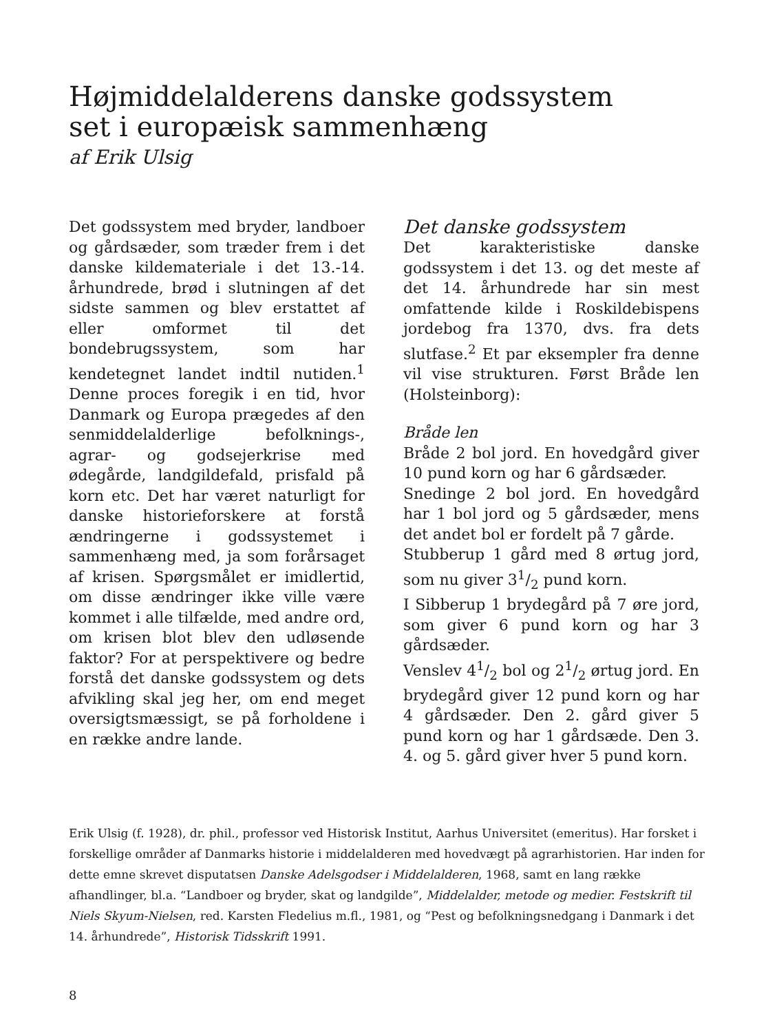Højmiddelalderens danske godssystem
set i europæisk sammenhæng
af Erik Ulsig
Det godssystem med bryder, landboer og gårdsæder, som træder frem i det danske kildemateriale i det 13.-14. århundrede, brød i slutningen af det sidste sammen og blev erstattet af eller omformet til det bondebrugssystem, som har kendetegnet landet indtil nutiden.<sup>1</sup> Denne proces foregik i en tid, hvor Danmark og Europa prægedes af den senmiddelalderlige befolknings-, agrar- og godsejerkrise med ødegårde, landgildefald, prisfald på korn etc. Det har været naturligt for danske historieforskere at forstå ændringerne i godssystemet i sammenhæng med, ja som forårsaget af krisen. Spørgsmålet er imidlertid, om disse ændringer ikke ville være kommet i alle tilfælde, med andre ord, om krisen blot blev den udløsende faktor? For at perspektivere og bedre forstå det danske godssystem og dets afvikling skal jeg her, om end meget oversigtsmæssigt, se på forholdene i en række andre lande.
Det danske godssystem
Det karakteristiske danske godssystem i det 13. og det meste af det 14. århundrede har sin mest omfattende kilde i Roskildebispens jordebog fra 1370, dvs. fra dets slutfase.<sup>2</sup> Et par eksempler fra denne vil vise strukturen. Først Bråde len (Holsteinborg):
Bråde len
Bråde 2 bol jord. En hovedgård giver 10 pund korn og har 6 gårdsæder.
Snedinge 2 bol jord. En hovedgård har 1 bol jord og 5 gårdsæder, mens det andet bol er fordelt på 7 gårde.
Stubberup 1 gård med 8 ørtug jord, som nu giver 31/2 pund korn.
I Sibberup 1 brydegård på 7 øre jord, som giver 6 pund korn og har 3 gårdsæder.
Venslev 41/2 bol og 21/2 ørtug jord. En brydegård giver 12 pund korn og har 4 gårdsæder. Den 2. gård giver 5 pund korn og har 1 gårdsæde. Den 3. 4. og 5. gård giver hver 5 pund korn.
Erik Ulsig (f. 1928), dr. phil., professor ved Historisk Institut, Aarhus Universitet (emeritus). Har forsket i forskellige områder af Danmarks historie i middelalderen med hovedvægt på agrarhistorien. Har inden for dette emne skrevet disputatsen Danske Adelsgodser i Middelalderen, 1968, samt en lang række afhandlinger, bl.a. “Landboer og bryder, skat og landgilde”, Middelalder, metode og medier. Festskrift til Niels Skyum-Nielsen, red. Karsten Fledelius m.fl., 1981, og “Pest og befolkningsnedgang i Danmark i det 14. århundrede”, Historisk Tidsskrift 1991.
8